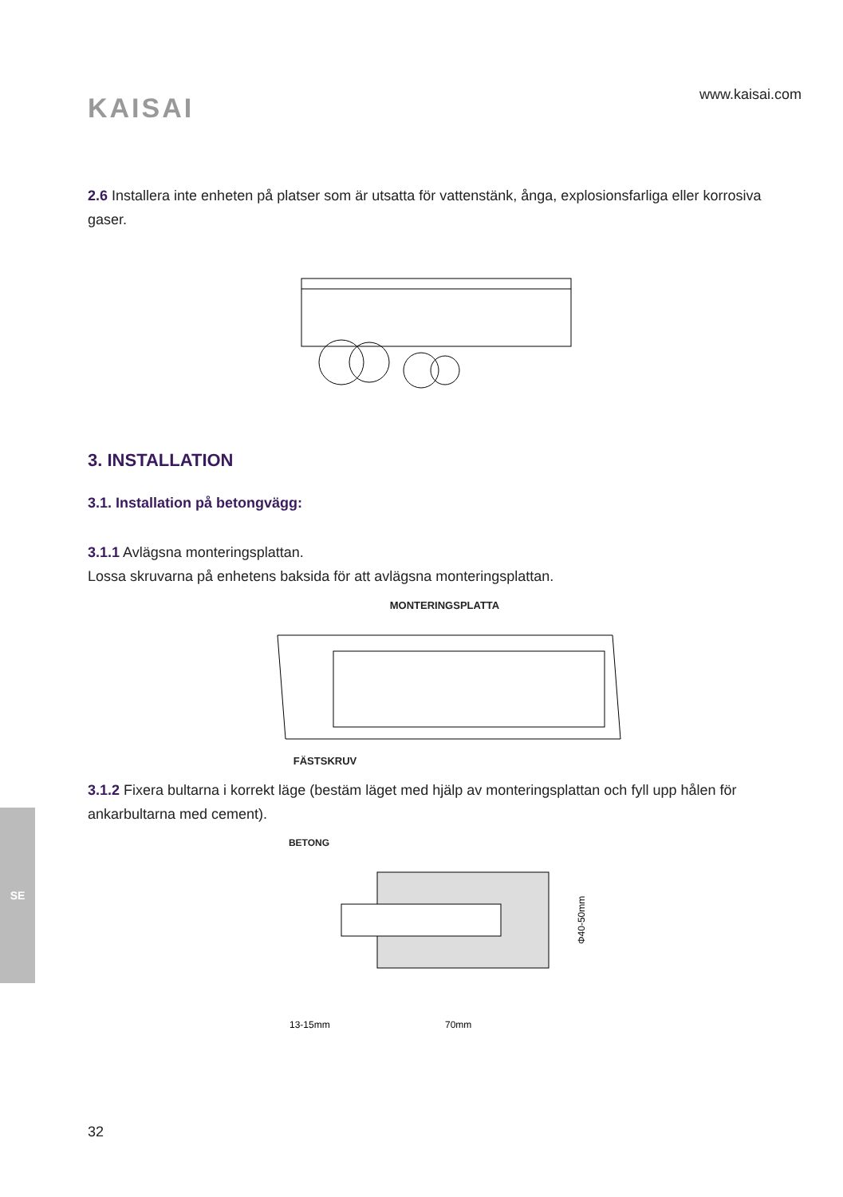SE
KAISAI
www.kaisai.com
2.6 Installera inte enheten på platser som är utsatta för vattenstänk, ånga, explosionsfarliga eller korrosiva gaser.
3. INSTALLATION
3.1. Installation på betongvägg:
3.1.1 Avlägsna monteringsplattan.
Lossa skruvarna på enhetens baksida för att avlägsna monteringsplattan.
MONTERINGSPLATTA
FÄSTSKRUV
3.1.2 Fixera bultarna i korrekt läge (bestäm läget med hjälp av monteringsplattan och fyll upp hålen för ankarbultarna med cement).
BETONG
13-15mm
70mm
Φ40-50mm
32